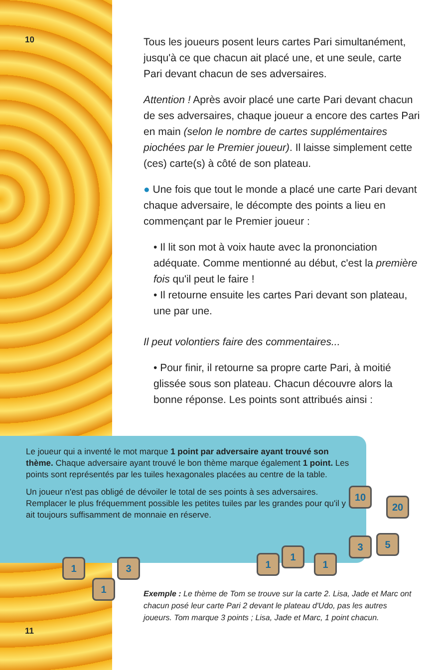10
Tous les joueurs posent leurs cartes Pari simultanément, jusqu'à ce que chacun ait placé une, et une seule, carte Pari devant chacun de ses adversaires.
Attention ! Après avoir placé une carte Pari devant chacun de ses adversaires, chaque joueur a encore des cartes Pari en main (selon le nombre de cartes supplémentaires piochées par le Premier joueur). Il laisse simplement cette (ces) carte(s) à côté de son plateau.
● Une fois que tout le monde a placé une carte Pari devant chaque adversaire, le décompte des points a lieu en commençant par le Premier joueur :
• Il lit son mot à voix haute avec la prononciation adéquate. Comme mentionné au début, c'est la première fois qu'il peut le faire !
• Il retourne ensuite les cartes Pari devant son plateau, une par une.
Il peut volontiers faire des commentaires...
• Pour finir, il retourne sa propre carte Pari, à moitié glissée sous son plateau. Chacun découvre alors la bonne réponse. Les points sont attribués ainsi :
Le joueur qui a inventé le mot marque 1 point par adversaire ayant trouvé son thème. Chaque adversaire ayant trouvé le bon thème marque également 1 point. Les points sont représentés par les tuiles hexagonales placées au centre de la table.
Un joueur n'est pas obligé de dévoiler le total de ses points à ses adversaires. Remplacer le plus fréquemment possible les petites tuiles par les grandes pour qu'il y ait toujours suffisamment de monnaie en réserve.
10
20
3 5
1
1
1
1 3
1
Exemple : Le thème de Tom se trouve sur la carte 2. Lisa, Jade et Marc ont chacun posé leur carte Pari 2 devant le plateau d'Udo, pas les autres joueurs. Tom marque 3 points ; Lisa, Jade et Marc, 1 point chacun.
11